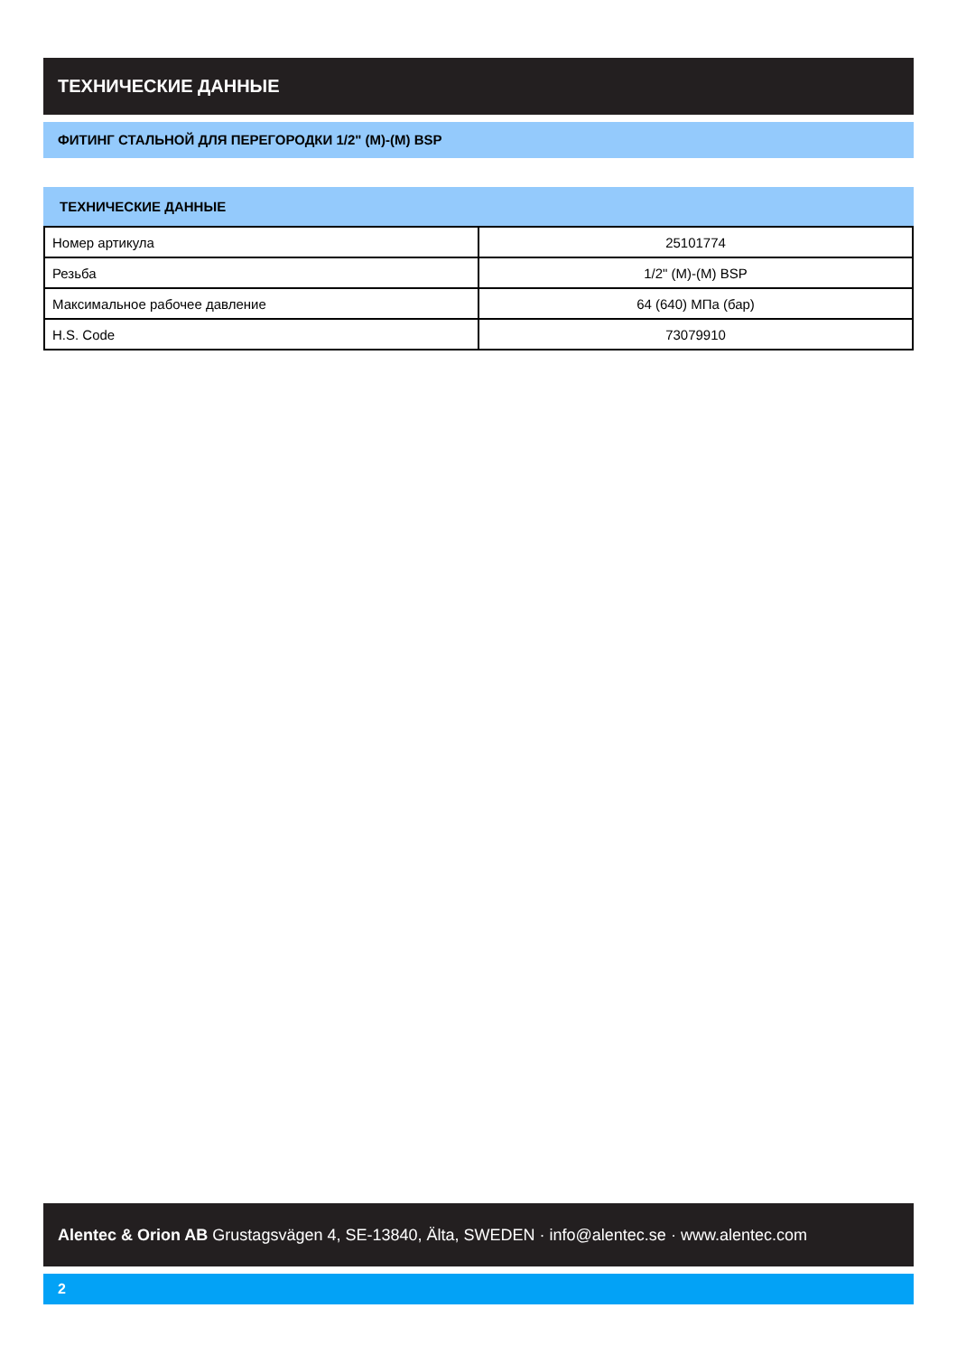ТЕХНИЧЕСКИЕ ДАННЫЕ
ФИТИНГ СТАЛЬНОЙ ДЛЯ ПЕРЕГОРОДКИ 1/2" (M)-(M) BSP
ТЕХНИЧЕСКИЕ ДАННЫЕ
| Номер артикула | 25101774 |
| Резьба | 1/2" (M)-(M) BSP |
| Максимальное рабочее давление | 64 (640) МПа (бар) |
| H.S. Code | 73079910 |
Alentec & Orion AB Grustagsvägen 4, SE-13840, Älta, SWEDEN · info@alentec.se · www.alentec.com
2